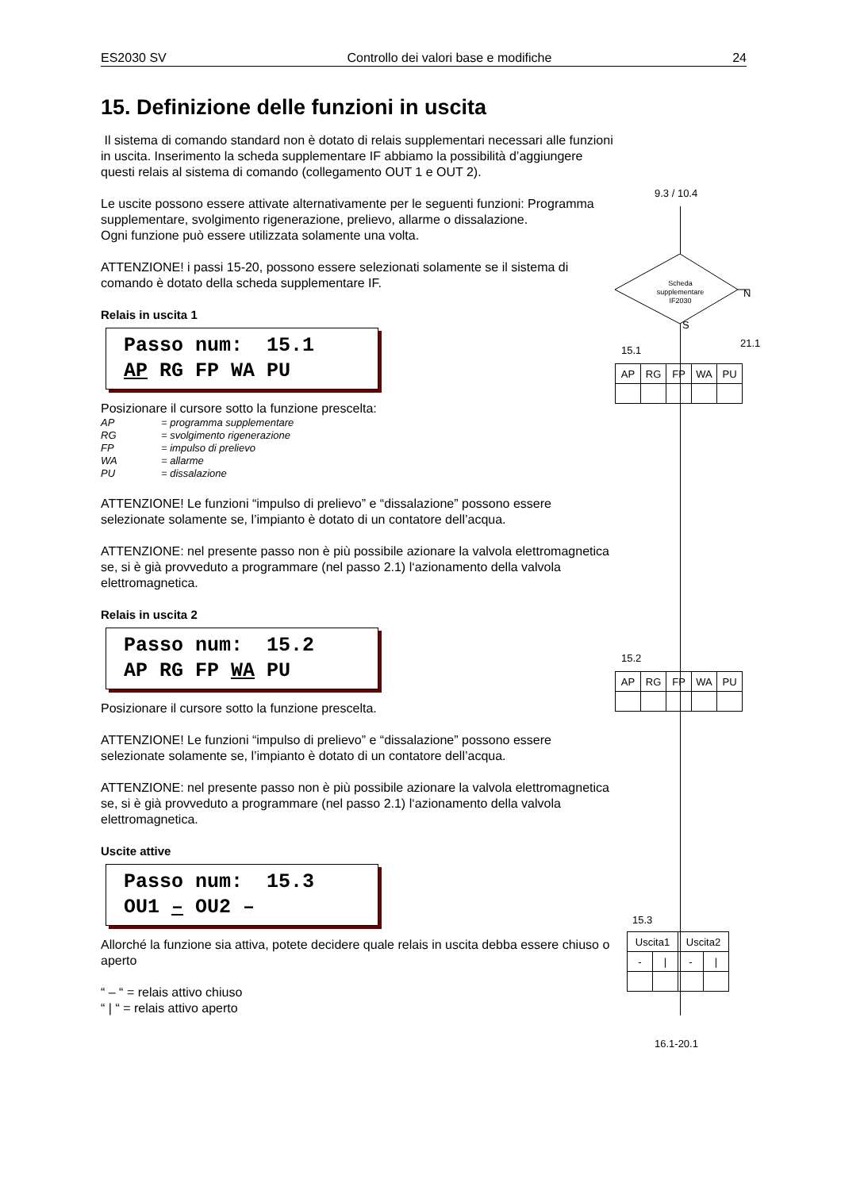ES2030 SV Controllo dei valori base e modifiche 24
15. Definizione delle funzioni in uscita
Il sistema di comando standard non è dotato di relais supplementari necessari alle funzioni in uscita. Inserimento la scheda supplementare IF abbiamo la possibilità d’aggiungere questi relais al sistema di comando (collegamento OUT 1 e OUT 2).
Le uscite possono essere attivate alternativamente per le seguenti funzioni: Programma supplementare, svolgimento rigenerazione, prelievo, allarme o dissalazione.
Ogni funzione può essere utilizzata solamente una volta.
ATTENZIONE! i passi 15-20, possono essere selezionati solamente se il sistema di comando è dotato della scheda supplementare IF.
Relais in uscita 1
Passo num: 15.1 AP RG FP WA PU
Posizionare il cursore sotto la funzione prescelta:
AP = programma supplementare
RG = svolgimento rigenerazione
FP = impulso di prelievo
WA = allarme
PU = dissalazione
ATTENZIONE! Le funzioni “impulso di prelievo” e “dissalazione” possono essere selezionate solamente se, l’impianto è dotato di un contatore dell’acqua.
ATTENZIONE: nel presente passo non è più possibile azionare la valvola elettromagnetica se, si è già provveduto a programmare (nel passo 2.1) l‘azionamento della valvola elettromagnetica.
Relais in uscita 2
Passo num: 15.2 AP RG FP WA PU
Posizionare il cursore sotto la funzione prescelta.
ATTENZIONE! Le funzioni “impulso di prelievo” e “dissalazione” possono essere selezionate solamente se, l’impianto è dotato di un contatore dell’acqua.
ATTENZIONE: nel presente passo non è più possibile azionare la valvola elettromagnetica se, si è già provveduto a programmare (nel passo 2.1) l‘azionamento della valvola elettromagnetica.
Uscite attive
Passo num: 15.3 OU1 – OU2 –
Allorché la funzione sia attiva, potete decidere quale relais in uscita debba essere chiuso o aperto
“ – “ = relais attivo chiuso
“ | “ = relais attivo aperto
9.3 / 10.4
Scheda supplementare IF2030
N
S
21.1
15.1
| AP | RG | FP | WA | PU |
15.2
| AP | RG | FP | WA | PU |
15.3
| Uscita1 | | Uscita2 | |
| - | / | - | / |
16.1-20.1